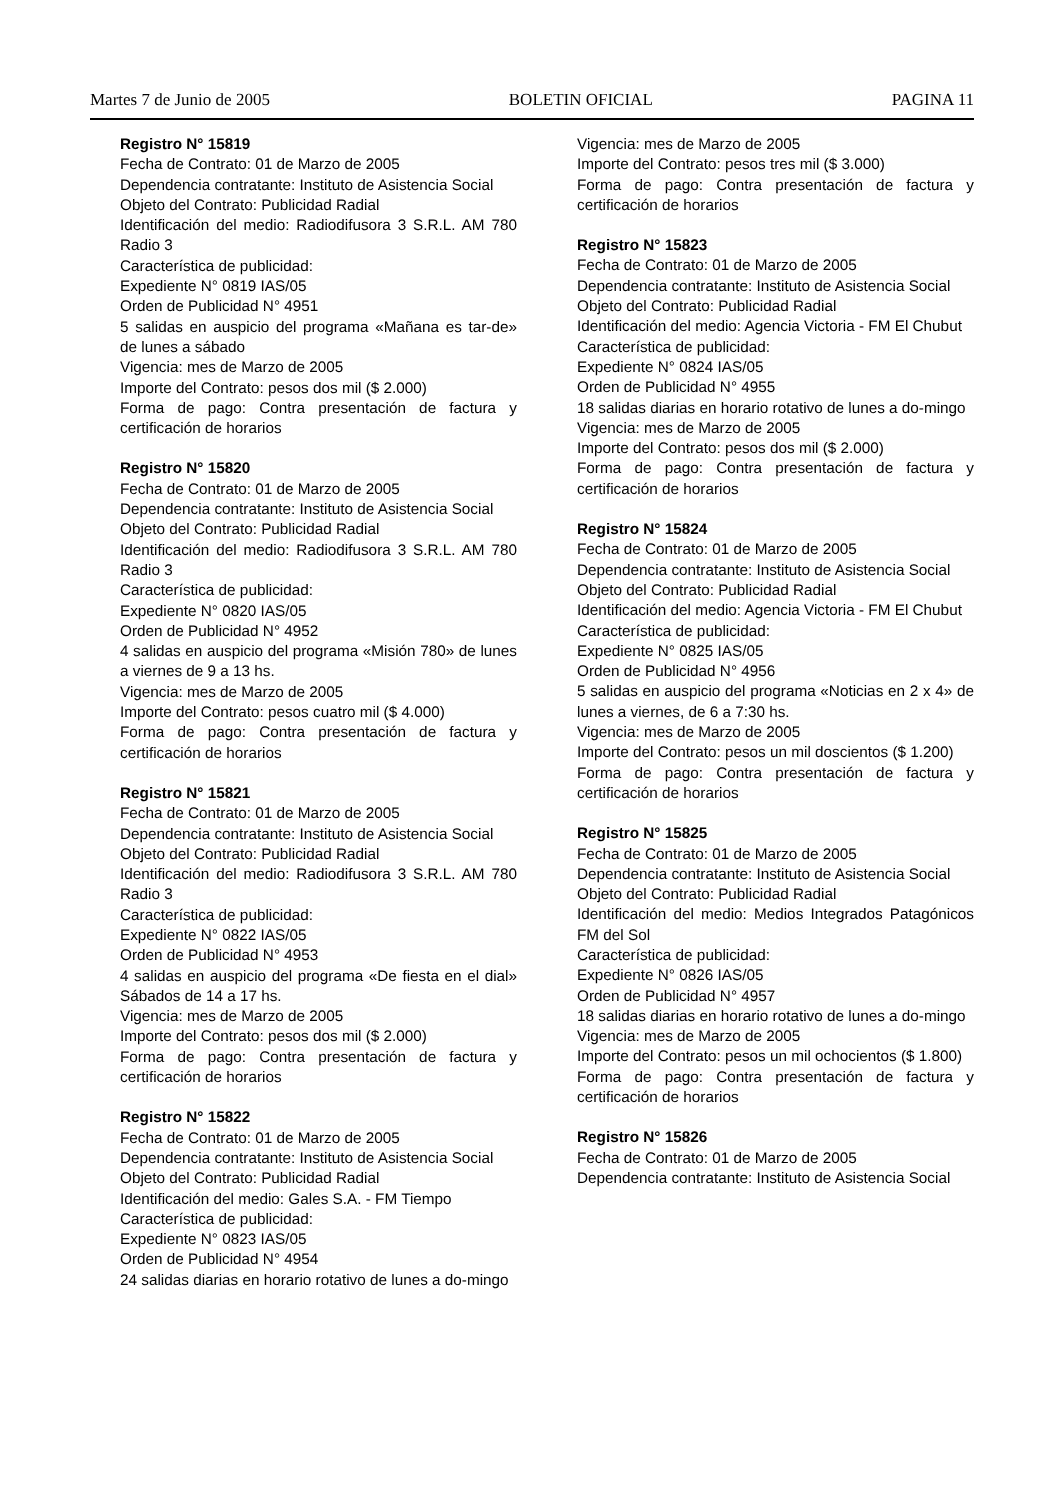Martes 7 de Junio de 2005 BOLETIN OFICIAL PAGINA 11
Registro N° 15819
Fecha de Contrato: 01 de Marzo de 2005
Dependencia contratante: Instituto de Asistencia Social
Objeto del Contrato: Publicidad Radial
Identificación del medio: Radiodifusora 3 S.R.L. AM 780 Radio 3
Característica de publicidad:
Expediente N° 0819 IAS/05
Orden de Publicidad N° 4951
5 salidas en auspicio del programa «Mañana es tar-de» de lunes a sábado
Vigencia: mes de Marzo de 2005
Importe del Contrato: pesos dos mil ($ 2.000)
Forma de pago: Contra presentación de factura y certificación de horarios
Registro N° 15820
Fecha de Contrato: 01 de Marzo de 2005
Dependencia contratante: Instituto de Asistencia Social
Objeto del Contrato: Publicidad Radial
Identificación del medio: Radiodifusora 3 S.R.L. AM 780 Radio 3
Característica de publicidad:
Expediente N° 0820 IAS/05
Orden de Publicidad N° 4952
4 salidas en auspicio del programa «Misión 780» de lunes a viernes de 9 a 13 hs.
Vigencia: mes de Marzo de 2005
Importe del Contrato: pesos cuatro mil ($ 4.000)
Forma de pago: Contra presentación de factura y certificación de horarios
Registro N° 15821
Fecha de Contrato: 01 de Marzo de 2005
Dependencia contratante: Instituto de Asistencia Social
Objeto del Contrato: Publicidad Radial
Identificación del medio: Radiodifusora 3 S.R.L. AM 780 Radio 3
Característica de publicidad:
Expediente N° 0822 IAS/05
Orden de Publicidad N° 4953
4 salidas en auspicio del programa «De fiesta en el dial» Sábados de 14 a 17 hs.
Vigencia: mes de Marzo de 2005
Importe del Contrato: pesos dos mil ($ 2.000)
Forma de pago: Contra presentación de factura y certificación de horarios
Registro N° 15822
Fecha de Contrato: 01 de Marzo de 2005
Dependencia contratante: Instituto de Asistencia Social
Objeto del Contrato: Publicidad Radial
Identificación del medio: Gales S.A. - FM Tiempo
Característica de publicidad:
Expediente N° 0823 IAS/05
Orden de Publicidad N° 4954
24 salidas diarias en horario rotativo de lunes a do-mingo
Vigencia: mes de Marzo de 2005
Importe del Contrato: pesos tres mil ($ 3.000)
Forma de pago: Contra presentación de factura y certificación de horarios
Registro N° 15823
Fecha de Contrato: 01 de Marzo de 2005
Dependencia contratante: Instituto de Asistencia Social
Objeto del Contrato: Publicidad Radial
Identificación del medio: Agencia Victoria - FM El Chubut
Característica de publicidad:
Expediente N° 0824 IAS/05
Orden de Publicidad N° 4955
18 salidas diarias en horario rotativo de lunes a do-mingo
Vigencia: mes de Marzo de 2005
Importe del Contrato: pesos dos mil ($ 2.000)
Forma de pago: Contra presentación de factura y certificación de horarios
Registro N° 15824
Fecha de Contrato: 01 de Marzo de 2005
Dependencia contratante: Instituto de Asistencia Social
Objeto del Contrato: Publicidad Radial
Identificación del medio: Agencia Victoria - FM El Chubut
Característica de publicidad:
Expediente N° 0825 IAS/05
Orden de Publicidad N° 4956
5 salidas en auspicio del programa «Noticias en 2 x 4» de lunes a viernes, de 6 a 7:30 hs.
Vigencia: mes de Marzo de 2005
Importe del Contrato: pesos un mil doscientos ($ 1.200)
Forma de pago: Contra presentación de factura y certificación de horarios
Registro N° 15825
Fecha de Contrato: 01 de Marzo de 2005
Dependencia contratante: Instituto de Asistencia Social
Objeto del Contrato: Publicidad Radial
Identificación del medio: Medios Integrados Patagónicos FM del Sol
Característica de publicidad:
Expediente N° 0826 IAS/05
Orden de Publicidad N° 4957
18 salidas diarias en horario rotativo de lunes a do-mingo
Vigencia: mes de Marzo de 2005
Importe del Contrato: pesos un mil ochocientos ($ 1.800)
Forma de pago: Contra presentación de factura y certificación de horarios
Registro N° 15826
Fecha de Contrato: 01 de Marzo de 2005
Dependencia contratante: Instituto de Asistencia Social